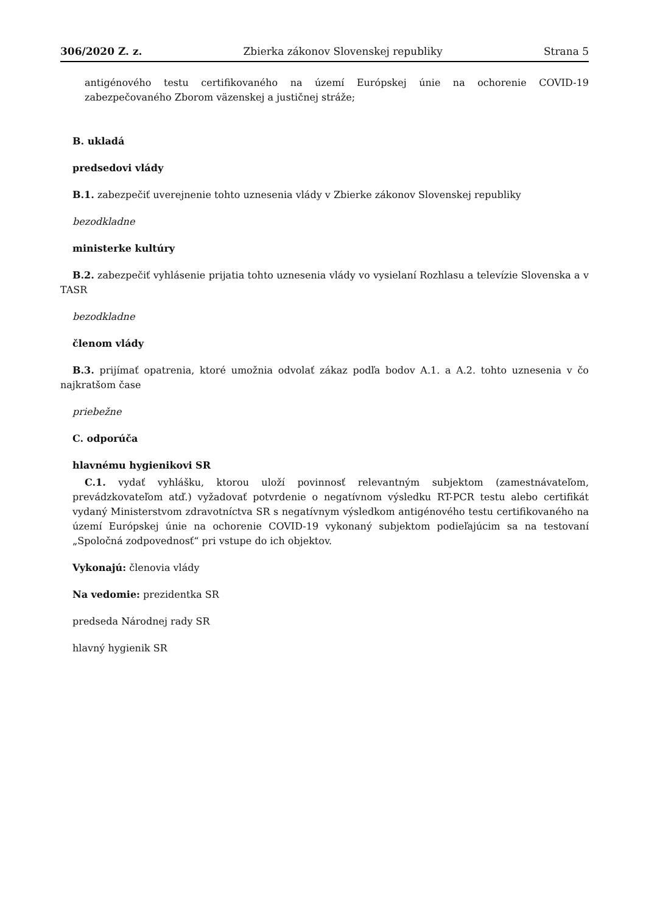306/2020 Z. z. Zbierka zákonov Slovenskej republiky Strana 5
antigénového testu certifikovaného na území Európskej únie na ochorenie COVID-19 zabezpečovaného Zborom väzenskej a justičnej stráže;
B. ukladá
predsedovi vlády
B.1. zabezpečiť uverejnenie tohto uznesenia vlády v Zbierke zákonov Slovenskej republiky
bezodkladne
ministerke kultúry
B.2. zabezpečiť vyhlásenie prijatia tohto uznesenia vlády vo vysielaní Rozhlasu a televízie Slovenska a v TASR
bezodkladne
členom vlády
B.3. prijímať opatrenia, ktoré umožnia odvolať zákaz podľa bodov A.1. a A.2. tohto uznesenia v čo najkratšom čase
priebežne
C. odporúča
hlavnému hygienikovi SR
C.1. vydať vyhlášku, ktorou uloží povinnosť relevantným subjektom (zamestnávateľom, prevádzkovateľom atď.) vyžadovať potvrdenie o negatívnom výsledku RT-PCR testu alebo certifikát vydaný Ministerstvom zdravotníctva SR s negatívnym výsledkom antigénového testu certifikovaného na území Európskej únie na ochorenie COVID-19 vykonaný subjektom podieľajúcim sa na testovaní „Spoločná zodpovednosť“ pri vstupe do ich objektov.
Vykonajú: členovia vlády
Na vedomie: prezidentka SR
predseda Národnej rady SR
hlavný hygienik SR